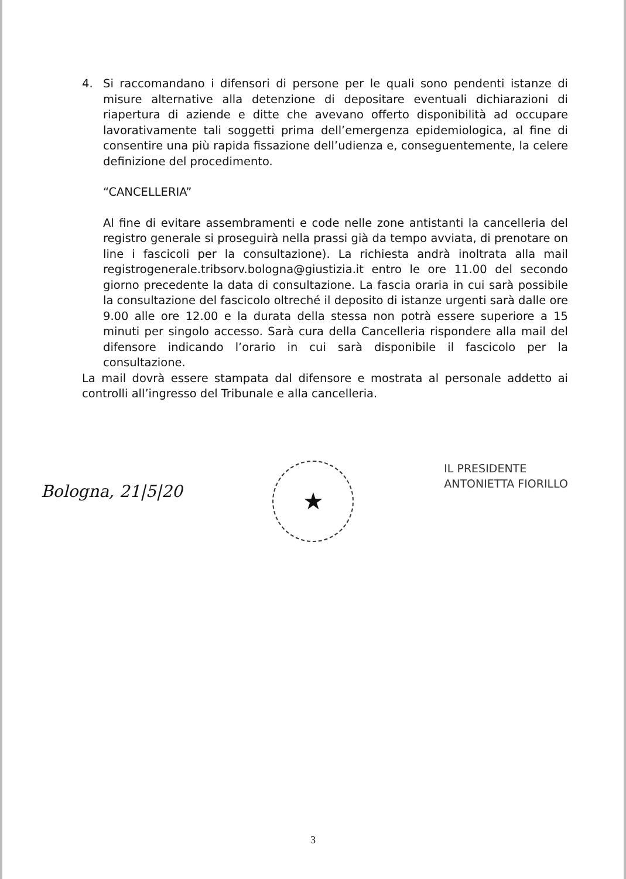4. Si raccomandano i difensori di persone per le quali sono pendenti istanze di misure alternative alla detenzione di depositare eventuali dichiarazioni di riapertura di aziende e ditte che avevano offerto disponibilità ad occupare lavorativamente tali soggetti prima dell’emergenza epidemiologica, al fine di consentire una più rapida fissazione dell’udienza e, conseguentemente, la celere definizione del procedimento.
“CANCELLERIA”
Al fine di evitare assembramenti e code nelle zone antistanti la cancelleria del registro generale si proseguirà nella prassi già da tempo avviata, di prenotare on line i fascicoli per la consultazione). La richiesta andrà inoltrata alla mail registrogenerale.tribsorv.bologna@giustizia.it entro le ore 11.00 del secondo giorno precedente la data di consultazione. La fascia oraria in cui sarà possibile la consultazione del fascicolo oltreché il deposito di istanze urgenti sarà dalle ore 9.00 alle ore 12.00 e la durata della stessa non potrà essere superiore a 15 minuti per singolo accesso. Sarà cura della Cancelleria rispondere alla mail del difensore indicando l’orario in cui sarà disponibile il fascicolo per la consultazione.
La mail dovrà essere stampata dal difensore e mostrata al personale addetto ai controlli all’ingresso del Tribunale e alla cancelleria.
Bologna, 21|5|20
★
IL PRESIDENTE
ANTONIETTA FIORILLO
3